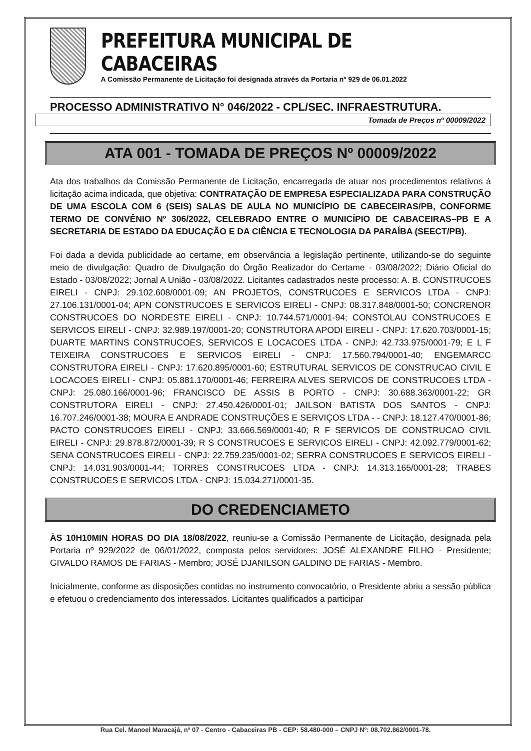PREFEITURA MUNICIPAL DE CABACEIRAS
A Comissão Permanente de Licitação foi designada através da Portaria nº 929 de 06.01.2022
PROCESSO ADMINISTRATIVO N° 046/2022 - CPL/SEC. INFRAESTRUTURA.
Tomada de Preços nº 00009/2022
ATA 001 - TOMADA DE PREÇOS Nº 00009/2022
Ata dos trabalhos da Comissão Permanente de Licitação, encarregada de atuar nos procedimentos relativos à licitação acima indicada, que objetiva: CONTRATAÇÃO DE EMPRESA ESPECIALIZADA PARA CONSTRUÇÃO DE UMA ESCOLA COM 6 (SEIS) SALAS DE AULA NO MUNICÍPIO DE CABECEIRAS/PB, CONFORME TERMO DE CONVÊNIO Nº 306/2022, CELEBRADO ENTRE O MUNICÍPIO DE CABACEIRAS–PB E A SECRETARIA DE ESTADO DA EDUCAÇÃO E DA CIÊNCIA E TECNOLOGIA DA PARAÍBA (SEECT/PB).
Foi dada a devida publicidade ao certame, em observância a legislação pertinente, utilizando-se do seguinte meio de divulgação: Quadro de Divulgação do Órgão Realizador do Certame - 03/08/2022; Diário Oficial do Estado - 03/08/2022; Jornal A União - 03/08/2022. Licitantes cadastrados neste processo: A. B. CONSTRUCOES EIRELI - CNPJ: 29.102.608/0001-09; AN PROJETOS, CONSTRUCOES E SERVICOS LTDA - CNPJ: 27.106.131/0001-04; APN CONSTRUCOES E SERVICOS EIRELI - CNPJ: 08.317.848/0001-50; CONCRENOR CONSTRUCOES DO NORDESTE EIRELI - CNPJ: 10.744.571/0001-94; CONSTOLAU CONSTRUCOES E SERVICOS EIRELI - CNPJ: 32.989.197/0001-20; CONSTRUTORA APODI EIRELI - CNPJ: 17.620.703/0001-15; DUARTE MARTINS CONSTRUCOES, SERVICOS E LOCACOES LTDA - CNPJ: 42.733.975/0001-79; E L F TEIXEIRA CONSTRUCOES E SERVICOS EIRELI - CNPJ: 17.560.794/0001-40; ENGEMARCC CONSTRUTORA EIRELI - CNPJ: 17.620.895/0001-60; ESTRUTURAL SERVICOS DE CONSTRUCAO CIVIL E LOCACOES EIRELI - CNPJ: 05.881.170/0001-46; FERREIRA ALVES SERVICOS DE CONSTRUCOES LTDA - CNPJ: 25.080.166/0001-96; FRANCISCO DE ASSIS B PORTO - CNPJ: 30.688.363/0001-22; GR CONSTRUTORA EIRELI - CNPJ: 27.450.426/0001-01; JAILSON BATISTA DOS SANTOS - CNPJ: 16.707.246/0001-38; MOURA E ANDRADE CONSTRUÇÕES E SERVIÇOS LTDA - - CNPJ: 18.127.470/0001-86; PACTO CONSTRUCOES EIRELI - CNPJ: 33.666.569/0001-40; R F SERVICOS DE CONSTRUCAO CIVIL EIRELI - CNPJ: 29.878.872/0001-39; R S CONSTRUCOES E SERVICOS EIRELI - CNPJ: 42.092.779/0001-62; SENA CONSTRUCOES EIRELI - CNPJ: 22.759.235/0001-02; SERRA CONSTRUCOES E SERVICOS EIRELI - CNPJ: 14.031.903/0001-44; TORRES CONSTRUCOES LTDA - CNPJ: 14.313.165/0001-28; TRABES CONSTRUCOES E SERVICOS LTDA - CNPJ: 15.034.271/0001-35.
DO CREDENCIAMETO
ÀS 10H10MIN HORAS DO DIA 18/08/2022, reuniu-se a Comissão Permanente de Licitação, designada pela Portaria nº 929/2022 de 06/01/2022, composta pelos servidores: JOSÉ ALEXANDRE FILHO - Presidente; GIVALDO RAMOS DE FARIAS - Membro; JOSÉ DJANILSON GALDINO DE FARIAS - Membro.
Inicialmente, conforme as disposições contidas no instrumento convocatório, o Presidente abriu a sessão pública e efetuou o credenciamento dos interessados. Licitantes qualificados a participar
Rua Cel. Manoel Maracajá, nº 07 - Centro - Cabaceiras PB - CEP: 58.480-000 – CNPJ Nº: 08.702.862/0001-78.